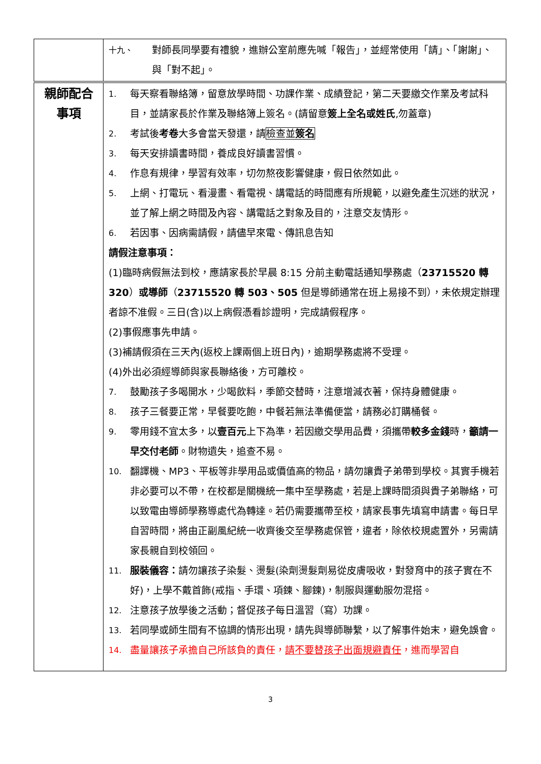| | 十九、 對師長同學要有禮貌，進辦公室前應先喊「報告」，並經常使用「請」、「謝謝」、與「對不起」。 |
| 親師配合 事項 | 1. 每天察看聯絡簿，留意放學時間、功課作業、成績登記，第二天要繳交作業及考試科目，並請家長於作業及聯絡簿上簽名。(請留意 簽上全名或姓氏 ,勿蓋章) 2. 考試後 考卷 大多會當天發還，請 檢查並 簽名 3. 每天安排讀書時間，養成良好讀書習慣。 4. 作息有規律，學習有效率，切勿熬夜影響健康，假日依然如此。 5. 上網、打電玩、看漫畫、看電視、講電話的時間應有所規範，以避免產生沉迷的狀況，並了解上網之時間及內容、講電話之對象及目的，注意交友情形。 6. 若因事、因病需請假，請儘早來電、傳訊息告知 請假注意事項： (1)臨時病假無法到校，應請家長於早晨 8:15 分前主動電話通知學務處（ 23715520 轉 320 ） 或導師 （ 23715520 轉 503、505 但是導師通常在班上易接不到），未依規定辦理者諒不准假。三日(含)以上病假憑看診證明，完成請假程序。 (2)事假應事先申請。 (3)補請假須在三天內(返校上課兩個上班日內)，逾期學務處將不受理。 (4)外出必須經導師與家長聯絡後，方可離校。 7. 鼓勵孩子多喝開水，少喝飲料，季節交替時，注意增減衣著，保持身體健康。 8. 孩子三餐要正常，早餐要吃飽，中餐若無法準備便當，請務必訂購桶餐。 9. 零用錢不宜太多，以 壹百元 上下為準，若因繳交學用品費，須攜帶 較多金錢 時， 籲請一早交付老師 。財物遺失，追查不易。 10. 翻譯機、MP3、平板等非學用品或價值高的物品，請勿讓貴子弟帶到學校。其實手機若非必要可以不帶，在校都是關機統一集中至學務處，若是上課時間須與貴子弟聯絡，可以致電由導師學務導處代為轉達。若仍需要攜帶至校，請家長事先填寫申請書。每日早自習時間，將由正副風紀統一收齊後交至學務處保管，違者，除依校規處置外，另需請家長親自到校領回。 11. 服裝儀容： 請勿讓孩子染髮、燙髮(染劑燙髮劑易從皮膚吸收，對發育中的孩子實在不好)，上學不戴首飾(戒指、手環、項鍊、腳鍊)，制服與運動服勿混搭。 12. 注意孩子放學後之活動；督促孩子每日溫習（寫）功課。 13. 若同學或師生間有不協調的情形出現，請先與導師聯繫，以了解事件始末，避免誤會。 14. 盡量讓孩子承擔自己所該負的責任， 請不要替孩子出面規避責任 ，進而學習自 |
3